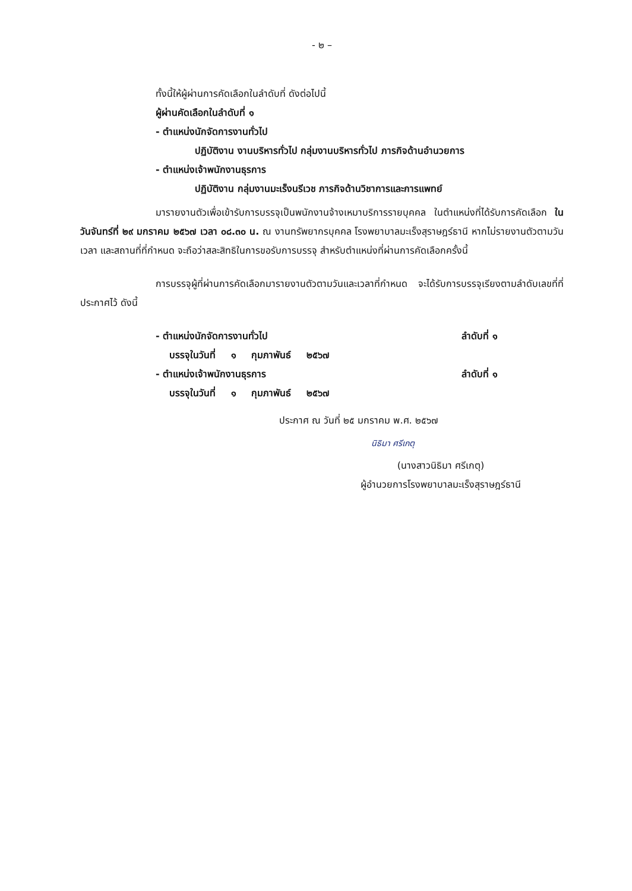- ๒ –
ทั้งนี้ให้ผู้ผ่านการคัดเลือกในลำดับที่ ดังต่อไปนี้
ผู้ผ่านคัดเลือกในลำดับที่ ๑
- ตำแหน่งนักจัดการงานทั่วไป
ปฏิบัติงาน งานบริหารทั่วไป กลุ่มงานบริหารทั่วไป ภารกิจด้านอำนวยการ
- ตำแหน่งเจ้าพนักงานธุรการ
ปฏิบัติงาน กลุ่มงานมะเร็งนรีเวช ภารกิจด้านวิชาการและการแพทย์
มารายงานตัวเพื่อเข้ารับการบรรจุเป็นพนักงานจ้างเหมาบริการรายบุคคล ในตำแหน่งที่ได้รับการคัดเลือก ในวันจันทร์ที่ ๒๙ มกราคม ๒๕๖๗ เวลา ๐๘.๓๐ น. ณ งานทรัพยากรบุคคล โรงพยาบาลมะเร็งสุราษฎร์ธานี หากไม่รายงานตัวตามวัน เวลา และสถานที่ที่กำหนด จะถือว่าสละสิทธิในการขอรับการบรรจุ สำหรับตำแหน่งที่ผ่านการคัดเลือกครั้งนี้
การบรรจุผู้ที่ผ่านการคัดเลือกมารายงานตัวตามวันและเวลาที่กำหนด จะได้รับการบรรจุเรียงตามลำดับเลขที่ที่ประกาศไว้ ดังนี้
- ตำแหน่งนักจัดการงานทั่วไป ลำดับที่ ๑
บรรจุในวันที่ ๑ กุมภาพันธ์ ๒๕๖๗
- ตำแหน่งเจ้าพนักงานธุรการ ลำดับที่ ๑
บรรจุในวันที่ ๑ กุมภาพันธ์ ๒๕๖๗
ประกาศ ณ วันที่ ๒๕ มกราคม พ.ศ. ๒๕๖๗
นิธิมา ศรีเกตุ
(นางสาวนิธิมา ศรีเกตุ)
ผู้อำนวยการโรงพยาบาลมะเร็งสุราษฎร์ธานี